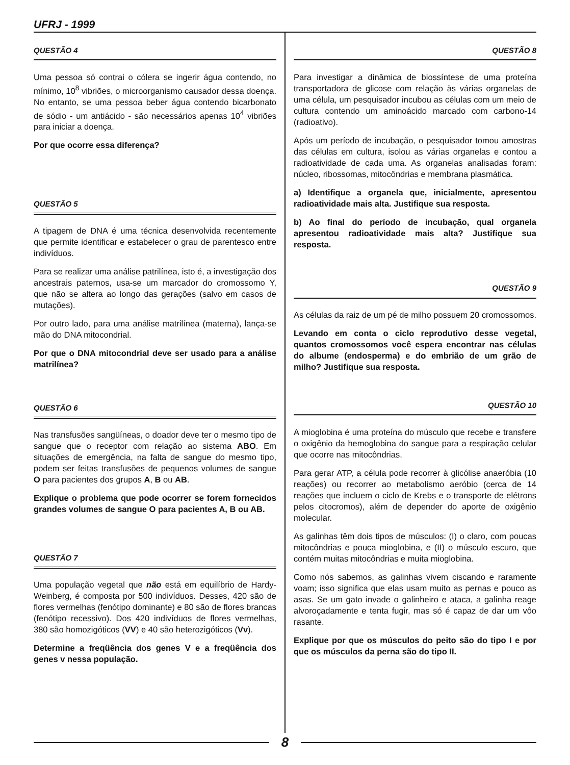UFRJ - 1999
QUESTÃO 4
Uma pessoa só contrai o cólera se ingerir água contendo, no mínimo, 10<sup>8</sup> vibriões, o microorganismo causador dessa doença. No entanto, se uma pessoa beber água contendo bicarbonato de sódio - um antiácido - são necessários apenas 10<sup>4</sup> vibriões para iniciar a doença.
Por que ocorre essa diferença?
QUESTÃO 5
A tipagem de DNA é uma técnica desenvolvida recentemente que permite identificar e estabelecer o grau de parentesco entre indivíduos.
Para se realizar uma análise patrilínea, isto é, a investigação dos ancestrais paternos, usa-se um marcador do cromossomo Y, que não se altera ao longo das gerações (salvo em casos de mutações).
Por outro lado, para uma análise matrilínea (materna), lança-se mão do DNA mitocondrial.
Por que o DNA mitocondrial deve ser usado para a análise matrilínea?
QUESTÃO 6
Nas transfusões sangüíneas, o doador deve ter o mesmo tipo de sangue que o receptor com relação ao sistema ABO. Em situações de emergência, na falta de sangue do mesmo tipo, podem ser feitas transfusões de pequenos volumes de sangue O para pacientes dos grupos A, B ou AB.
Explique o problema que pode ocorrer se forem fornecidos grandes volumes de sangue O para pacientes A, B ou AB.
QUESTÃO 7
Uma população vegetal que não está em equilíbrio de Hardy-Weinberg, é composta por 500 indivíduos. Desses, 420 são de flores vermelhas (fenótipo dominante) e 80 são de flores brancas (fenótipo recessivo). Dos 420 indivíduos de flores vermelhas, 380 são homozigóticos (VV) e 40 são heterozigóticos (Vv).
Determine a freqüência dos genes V e a freqüência dos genes v nessa população.
QUESTÃO 8
Para investigar a dinâmica de biossíntese de uma proteína transportadora de glicose com relação às várias organelas de uma célula, um pesquisador incubou as células com um meio de cultura contendo um aminoácido marcado com carbono-14 (radioativo).
Após um período de incubação, o pesquisador tomou amostras das células em cultura, isolou as várias organelas e contou a radioatividade de cada uma. As organelas analisadas foram: núcleo, ribossomas, mitocôndrias e membrana plasmática.
a) Identifique a organela que, inicialmente, apresentou radioatividade mais alta. Justifique sua resposta.
b) Ao final do período de incubação, qual organela apresentou radioatividade mais alta? Justifique sua resposta.
QUESTÃO 9
As células da raiz de um pé de milho possuem 20 cromossomos.
Levando em conta o ciclo reprodutivo desse vegetal, quantos cromossomos você espera encontrar nas células do albume (endosperma) e do embrião de um grão de milho? Justifique sua resposta.
QUESTÃO 10
A mioglobina é uma proteína do músculo que recebe e transfere o oxigênio da hemoglobina do sangue para a respiração celular que ocorre nas mitocôndrias.
Para gerar ATP, a célula pode recorrer à glicólise anaeróbia (10 reações) ou recorrer ao metabolismo aeróbio (cerca de 14 reações que incluem o ciclo de Krebs e o transporte de elétrons pelos citocromos), além de depender do aporte de oxigênio molecular.
As galinhas têm dois tipos de músculos: (I) o claro, com poucas mitocôndrias e pouca mioglobina, e (II) o músculo escuro, que contém muitas mitocôndrias e muita mioglobina.
Como nós sabemos, as galinhas vivem ciscando e raramente voam; isso significa que elas usam muito as pernas e pouco as asas. Se um gato invade o galinheiro e ataca, a galinha reage alvoroçadamente e tenta fugir, mas só é capaz de dar um vôo rasante.
Explique por que os músculos do peito são do tipo I e por que os músculos da perna são do tipo II.
8